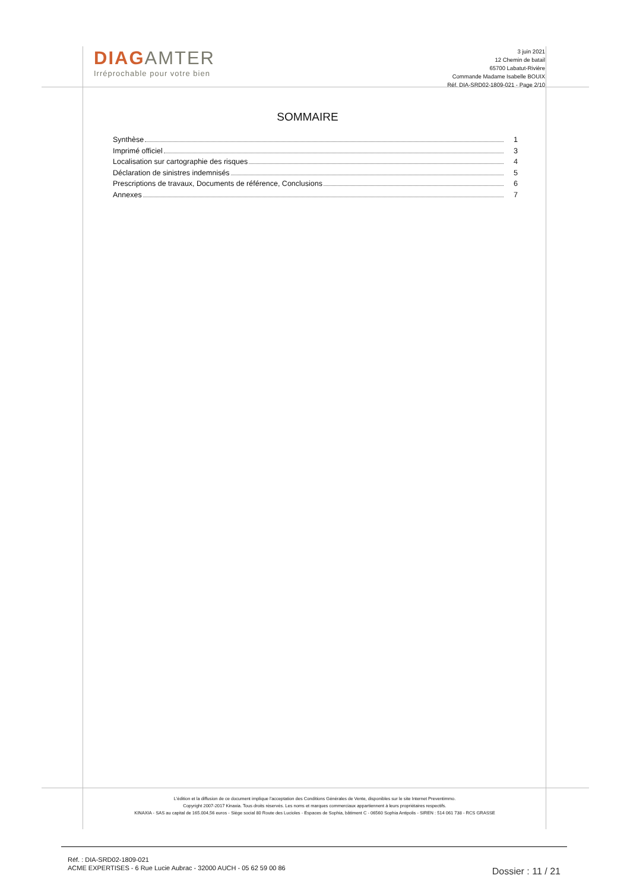DIAGAMTER
Irréprochable pour votre bien
3 juin 2021
12 Chemin de batail
65700 Labatut-Rivière
Commande Madame Isabelle BOUIX
Réf. DIA-SRD02-1809-021 - Page 2/10
SOMMAIRE
Synthèse 1
Imprimé officiel 3
Localisation sur cartographie des risques 4
Déclaration de sinistres indemnisés 5
Prescriptions de travaux, Documents de référence, Conclusions 6
Annexes 7
L'édition et la diffusion de ce document implique l'acceptation des Conditions Générales de Vente, disponibles sur le site Internet Preventimmo.
Copyright 2007-2017 Kinaxia. Tous droits réservés. Les noms et marques commerciaux appartiennent à leurs propriétaires respectifs.
KINAXIA - SAS au capital de 165.004,56 euros - Siège social 80 Route des Lucioles - Espaces de Sophia, bâtiment C - 06560 Sophia Antipolis - SIREN : 514 061 738 - RCS GRASSE
Réf. : DIA-SRD02-1809-021
ACME EXPERTISES - 6 Rue Lucie Aubrac - 32000 AUCH - 05 62 59 00 86
Dossier : 11 / 21